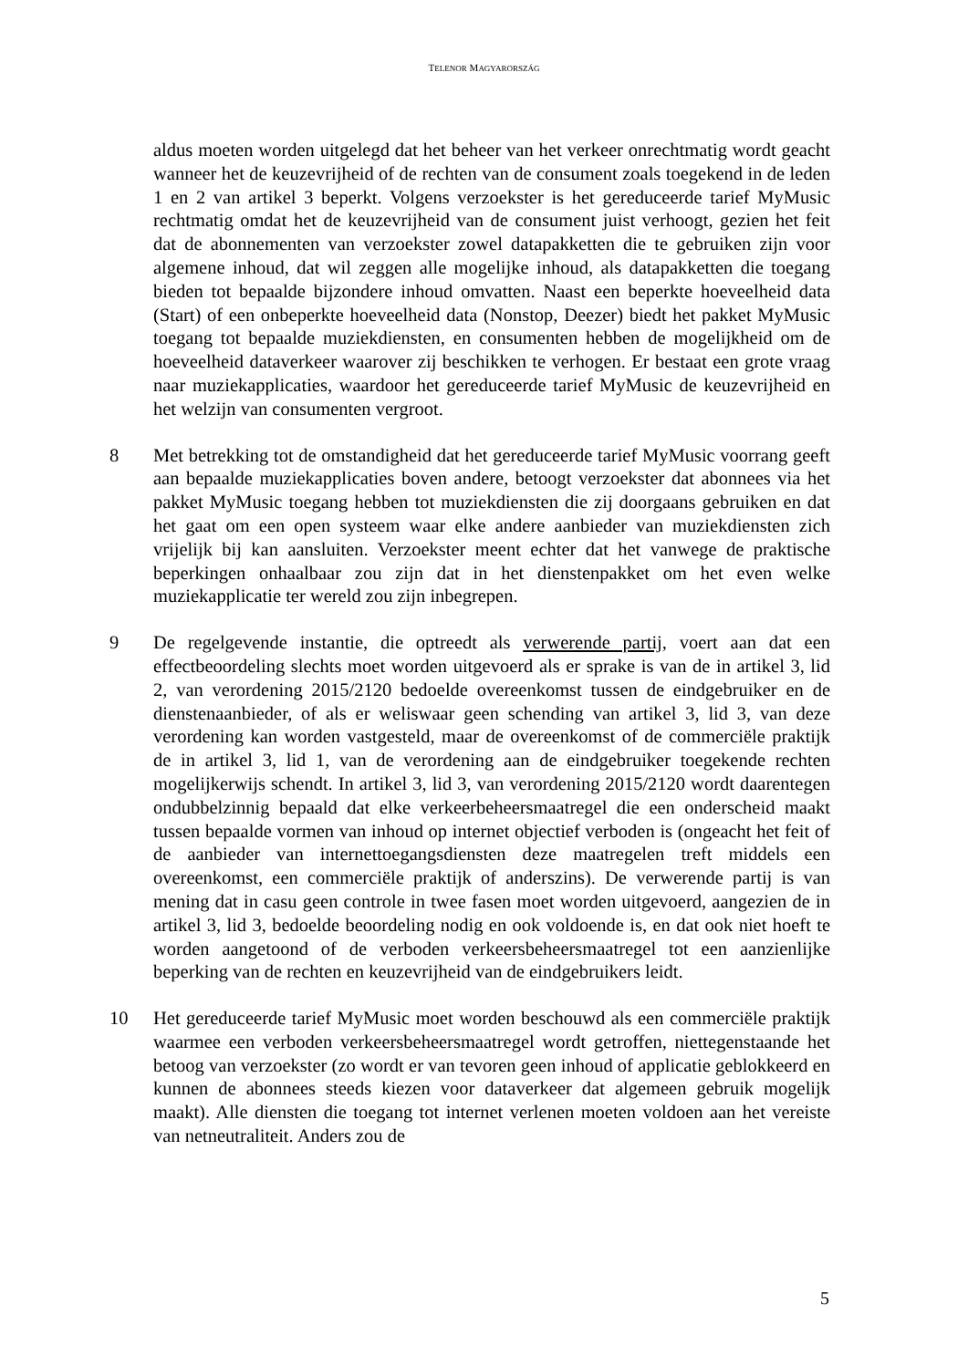TELENOR MAGYARORSZÁG
aldus moeten worden uitgelegd dat het beheer van het verkeer onrechtmatig wordt geacht wanneer het de keuzevrijheid of de rechten van de consument zoals toegekend in de leden 1 en 2 van artikel 3 beperkt. Volgens verzoekster is het gereduceerde tarief MyMusic rechtmatig omdat het de keuzevrijheid van de consument juist verhoogt, gezien het feit dat de abonnementen van verzoekster zowel datapakketten die te gebruiken zijn voor algemene inhoud, dat wil zeggen alle mogelijke inhoud, als datapakketten die toegang bieden tot bepaalde bijzondere inhoud omvatten. Naast een beperkte hoeveelheid data (Start) of een onbeperkte hoeveelheid data (Nonstop, Deezer) biedt het pakket MyMusic toegang tot bepaalde muziekdiensten, en consumenten hebben de mogelijkheid om de hoeveelheid dataverkeer waarover zij beschikken te verhogen. Er bestaat een grote vraag naar muziekapplicaties, waardoor het gereduceerde tarief MyMusic de keuzevrijheid en het welzijn van consumenten vergroot.
8 Met betrekking tot de omstandigheid dat het gereduceerde tarief MyMusic voorrang geeft aan bepaalde muziekapplicaties boven andere, betoogt verzoekster dat abonnees via het pakket MyMusic toegang hebben tot muziekdiensten die zij doorgaans gebruiken en dat het gaat om een open systeem waar elke andere aanbieder van muziekdiensten zich vrijelijk bij kan aansluiten. Verzoekster meent echter dat het vanwege de praktische beperkingen onhaalbaar zou zijn dat in het dienstenpakket om het even welke muziekapplicatie ter wereld zou zijn inbegrepen.
9 De regelgevende instantie, die optreedt als verwerende partij, voert aan dat een effectbeoordeling slechts moet worden uitgevoerd als er sprake is van de in artikel 3, lid 2, van verordening 2015/2120 bedoelde overeenkomst tussen de eindgebruiker en de dienstenaanbieder, of als er weliswaar geen schending van artikel 3, lid 3, van deze verordening kan worden vastgesteld, maar de overeenkomst of de commerciële praktijk de in artikel 3, lid 1, van de verordening aan de eindgebruiker toegekende rechten mogelijkerwijs schendt. In artikel 3, lid 3, van verordening 2015/2120 wordt daarentegen ondubbelzinnig bepaald dat elke verkeerbeheersmaatregel die een onderscheid maakt tussen bepaalde vormen van inhoud op internet objectief verboden is (ongeacht het feit of de aanbieder van internettoegangsdiensten deze maatregelen treft middels een overeenkomst, een commerciële praktijk of anderszins). De verwerende partij is van mening dat in casu geen controle in twee fasen moet worden uitgevoerd, aangezien de in artikel 3, lid 3, bedoelde beoordeling nodig en ook voldoende is, en dat ook niet hoeft te worden aangetoond of de verboden verkeersbeheersmaatregel tot een aanzienlijke beperking van de rechten en keuzevrijheid van de eindgebruikers leidt.
10 Het gereduceerde tarief MyMusic moet worden beschouwd als een commerciële praktijk waarmee een verboden verkeersbeheersmaatregel wordt getroffen, niettegenstaande het betoog van verzoekster (zo wordt er van tevoren geen inhoud of applicatie geblokkeerd en kunnen de abonnees steeds kiezen voor dataverkeer dat algemeen gebruik mogelijk maakt). Alle diensten die toegang tot internet verlenen moeten voldoen aan het vereiste van netneutraliteit. Anders zou de
5